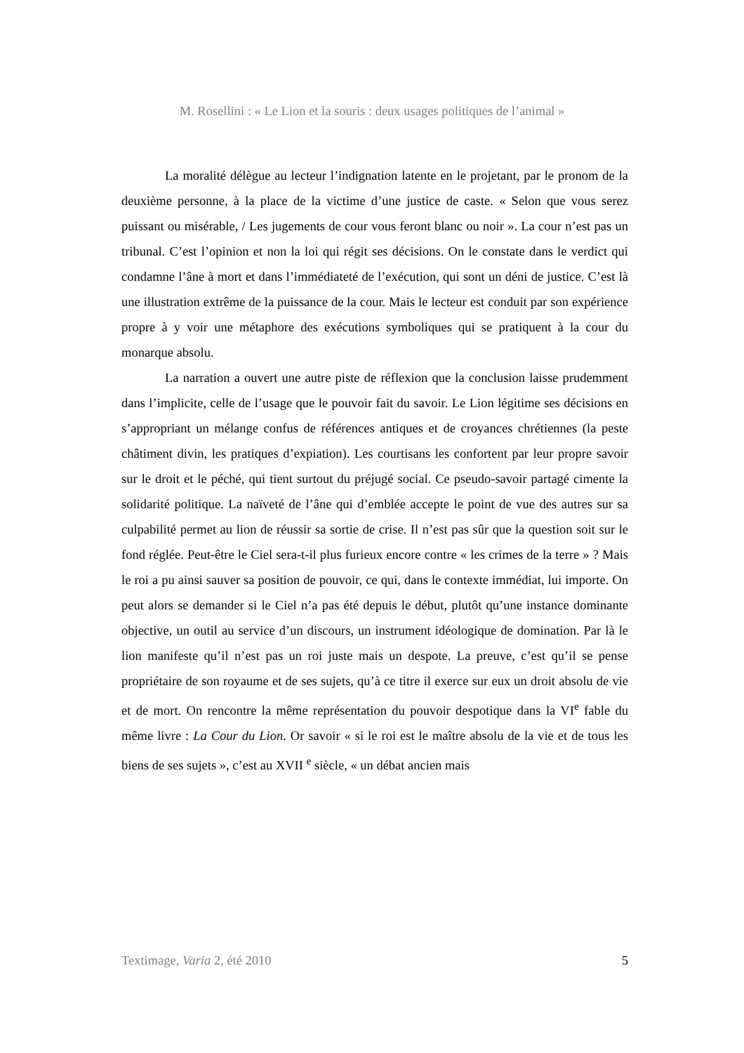M. Rosellini : « Le Lion et la souris : deux usages politiques de l’animal »
La moralité délègue au lecteur l’indignation latente en le projetant, par le pronom de la deuxième personne, à la place de la victime d’une justice de caste. « Selon que vous serez puissant ou misérable, / Les jugements de cour vous feront blanc ou noir ». La cour n’est pas un tribunal. C’est l’opinion et non la loi qui régit ses décisions. On le constate dans le verdict qui condamne l’âne à mort et dans l’immédiateté de l’exécution, qui sont un déni de justice. C’est là une illustration extrême de la puissance de la cour. Mais le lecteur est conduit par son expérience propre à y voir une métaphore des exécutions symboliques qui se pratiquent à la cour du monarque absolu.
La narration a ouvert une autre piste de réflexion que la conclusion laisse prudemment dans l’implicite, celle de l’usage que le pouvoir fait du savoir. Le Lion légitime ses décisions en s’appropriant un mélange confus de références antiques et de croyances chrétiennes (la peste châtiment divin, les pratiques d’expiation). Les courtisans les confortent par leur propre savoir sur le droit et le péché, qui tient surtout du préjugé social. Ce pseudo-savoir partagé cimente la solidarité politique. La naïveté de l’âne qui d’emblée accepte le point de vue des autres sur sa culpabilité permet au lion de réussir sa sortie de crise. Il n’est pas sûr que la question soit sur le fond réglée. Peut-être le Ciel sera-t-il plus furieux encore contre « les crimes de la terre » ? Mais le roi a pu ainsi sauver sa position de pouvoir, ce qui, dans le contexte immédiat, lui importe. On peut alors se demander si le Ciel n’a pas été depuis le début, plutôt qu’une instance dominante objective, un outil au service d’un discours, un instrument idéologique de domination. Par là le lion manifeste qu’il n’est pas un roi juste mais un despote. La preuve, c’est qu’il se pense propriétaire de son royaume et de ses sujets, qu’à ce titre il exerce sur eux un droit absolu de vie et de mort. On rencontre la même représentation du pouvoir despotique dans la VI<sup>e</sup> fable du même livre : La Cour du Lion. Or savoir « si le roi est le maître absolu de la vie et de tous les biens de ses sujets », c’est au XVII <sup>e</sup> siècle, « un débat ancien mais
Textimage, Varia 2, été 2010 5